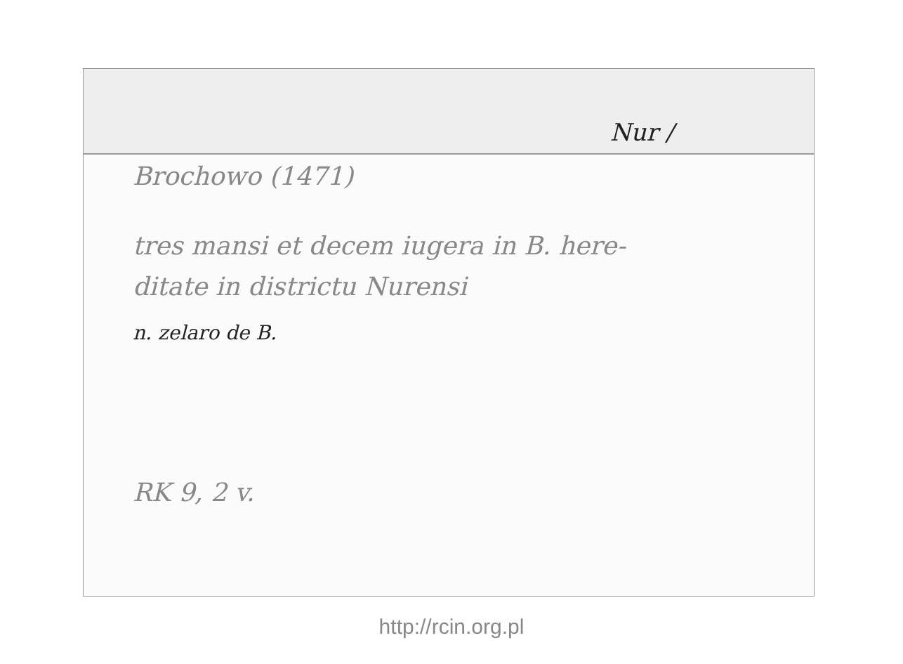Nur /
Brochowo (1471)
tres mansi et decem iugera in B. here-
ditate in districtu Nurensi
n. zelaro de B.
RK 9, 2 v.
http://rcin.org.pl